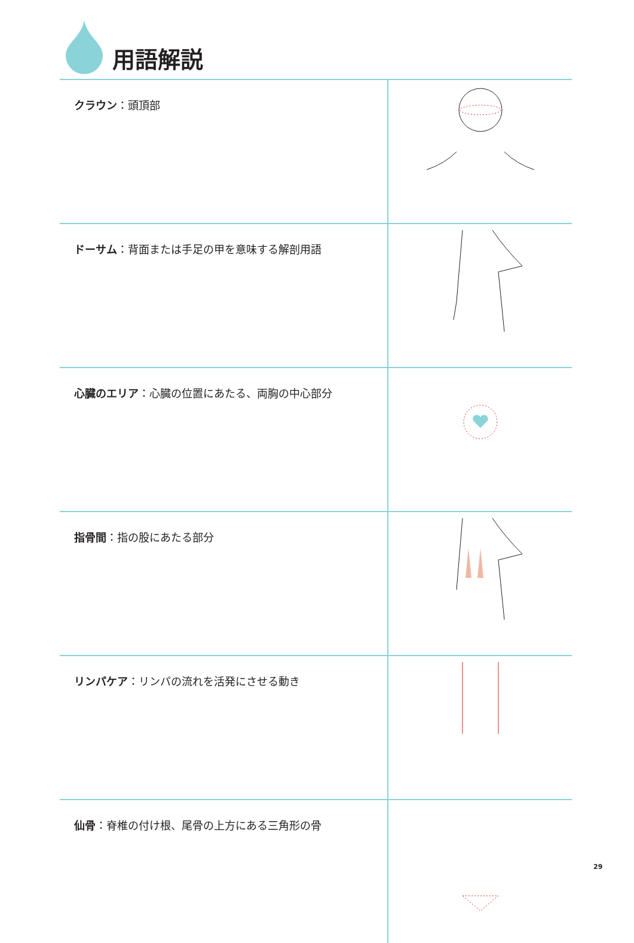用語解説
| クラウン ：頭頂部 | |
| ドーサム ：背面または手足の甲を意味する解剖用語 | |
| 心臓のエリア ：心臓の位置にあたる、両胸の中心部分 | |
| 指骨間 ：指の股にあたる部分 | |
| リンパケア ：リンパの流れを活発にさせる動き | |
| 仙骨 ：脊椎の付け根、尾骨の上方にある三角形の骨 | |
29